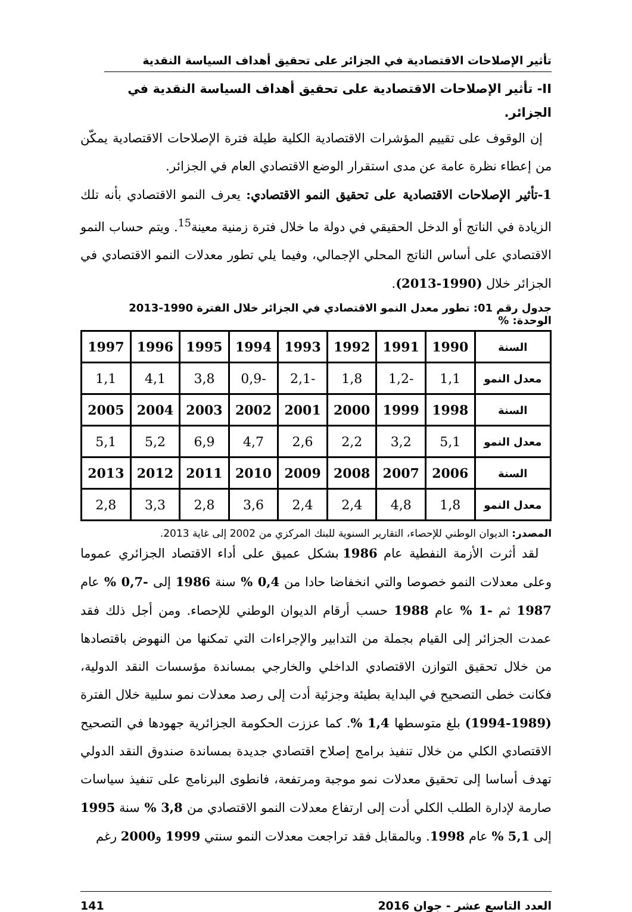تأثير الإصلاحات الاقتصادية في الجزائر على تحقيق أهداف السياسة النقدية
II- تأثير الإصلاحات الاقتصادية على تحقيق أهداف السياسة النقدية في الجزائر.
إن الوقوف على تقييم المؤشرات الاقتصادية الكلية طيلة فترة الإصلاحات الاقتصادية يمكّن من إعطاء نظرة عامة عن مدى استقرار الوضع الاقتصادي العام في الجزائر.
1-تأثير الإصلاحات الاقتصادية على تحقيق النمو الاقتصادي: يعرف النمو الاقتصادي بأنه تلك الزيادة في الناتج أو الدخل الحقيقي في دولة ما خلال فترة زمنية معينة<sup>15</sup>. ويتم حساب النمو الاقتصادي على أساس الناتج المحلي الإجمالي، وفيما يلي تطور معدلات النمو الاقتصادي في الجزائر خلال (1990-2013).
جدول رقم 01: تطور معدل النمو الاقتصادي في الجزائر خلال الفترة 1990-2013 الوحدة: %
| السنة | 1990 | 1991 | 1992 | 1993 | 1994 | 1995 | 1996 | 1997 |
| معدل النمو | 1,1 | -1,2 | 1,8 | -2,1 | -0,9 | 3,8 | 4,1 | 1,1 |
| السنة | 1998 | 1999 | 2000 | 2001 | 2002 | 2003 | 2004 | 2005 |
| معدل النمو | 5,1 | 3,2 | 2,2 | 2,6 | 4,7 | 6,9 | 5,2 | 5,1 |
| السنة | 2006 | 2007 | 2008 | 2009 | 2010 | 2011 | 2012 | 2013 |
| معدل النمو | 1,8 | 4,8 | 2,4 | 2,4 | 3,6 | 2,8 | 3,3 | 2,8 |
المصدر: الديوان الوطني للإحصاء، التقارير السنوية للبنك المركزي من 2002 إلى غاية 2013.
لقد أثرت الأزمة النفطية عام 1986 بشكل عميق على أداء الاقتصاد الجزائري عموما وعلى معدلات النمو خصوصا والتي انخفاضا حادا من 0,4 % سنة 1986 إلى -0,7 % عام 1987 ثم -1 % عام 1988 حسب أرقام الديوان الوطني للإحصاء. ومن أجل ذلك فقد عمدت الجزائر إلى القيام بجملة من التدابير والإجراءات التي تمكنها من النهوض باقتصادها من خلال تحقيق التوازن الاقتصادي الداخلي والخارجي بمساندة مؤسسات النقد الدولية، فكانت خطى التصحيح في البداية بطيئة وجزئية أدت إلى رصد معدلات نمو سلبية خلال الفترة (1989-1994) بلغ متوسطها 1,4 %. كما عززت الحكومة الجزائرية جهودها في التصحيح الاقتصادي الكلي من خلال تنفيذ برامج إصلاح اقتصادي جديدة بمساندة صندوق النقد الدولي تهدف أساسا إلى تحقيق معدلات نمو موجبة ومرتفعة، فانطوى البرنامج على تنفيذ سياسات صارمة لإدارة الطلب الكلي أدت إلى ارتفاع معدلات النمو الاقتصادي من 3,8 % سنة 1995 إلى 5,1 % عام 1998. وبالمقابل فقد تراجعت معدلات النمو سنتي 1999 و2000 رغم
العدد التاسع عشر - جوان 2016 141